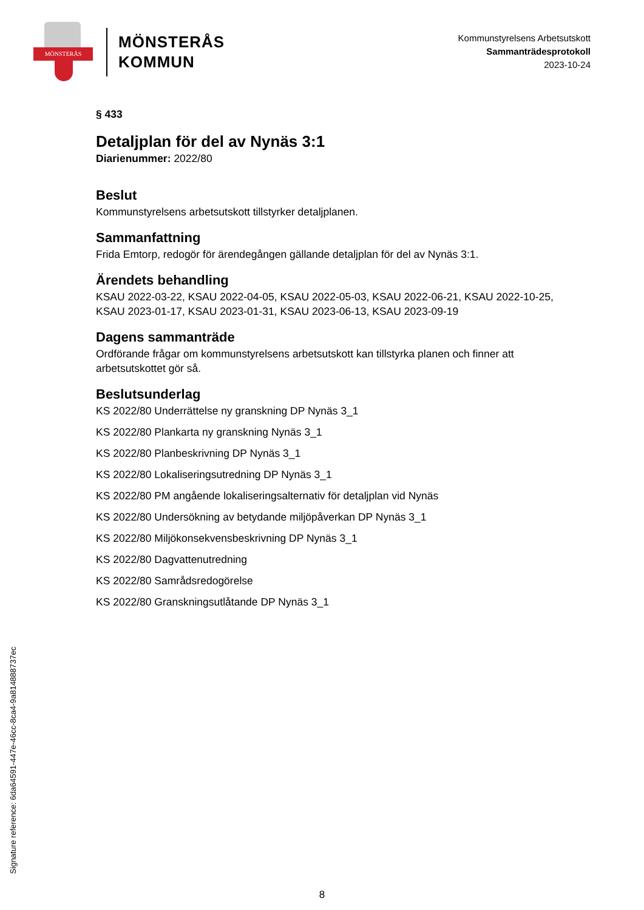MÖNSTERÅS
MÖNSTERÅS
KOMMUN
Kommunstyrelsens Arbetsutskott
Sammanträdesprotokoll
2023-10-24
§ 433
Detaljplan för del av Nynäs 3:1
Diarienummer: 2022/80
Beslut
Kommunstyrelsens arbetsutskott tillstyrker detaljplanen.
Sammanfattning
Frida Emtorp, redogör för ärendegången gällande detaljplan för del av Nynäs 3:1.
Ärendets behandling
KSAU 2022-03-22, KSAU 2022-04-05, KSAU 2022-05-03, KSAU 2022-06-21, KSAU 2022-10-25, KSAU 2023-01-17, KSAU 2023-01-31, KSAU 2023-06-13, KSAU 2023-09-19
Dagens sammanträde
Ordförande frågar om kommunstyrelsens arbetsutskott kan tillstyrka planen och finner att arbetsutskottet gör så.
Beslutsunderlag
KS 2022/80 Underrättelse ny granskning DP Nynäs 3_1
KS 2022/80 Plankarta ny granskning Nynäs 3_1
KS 2022/80 Planbeskrivning DP Nynäs 3_1
KS 2022/80 Lokaliseringsutredning DP Nynäs 3_1
KS 2022/80 PM angående lokaliseringsalternativ för detaljplan vid Nynäs
KS 2022/80 Undersökning av betydande miljöpåverkan DP Nynäs 3_1
KS 2022/80 Miljökonsekvensbeskrivning DP Nynäs 3_1
KS 2022/80 Dagvattenutredning
KS 2022/80 Samrådsredogörelse
KS 2022/80 Granskningsutlåtande DP Nynäs 3_1
Signature reference: 6da64591-447e-46cc-8ca4-9a814888737ec
8